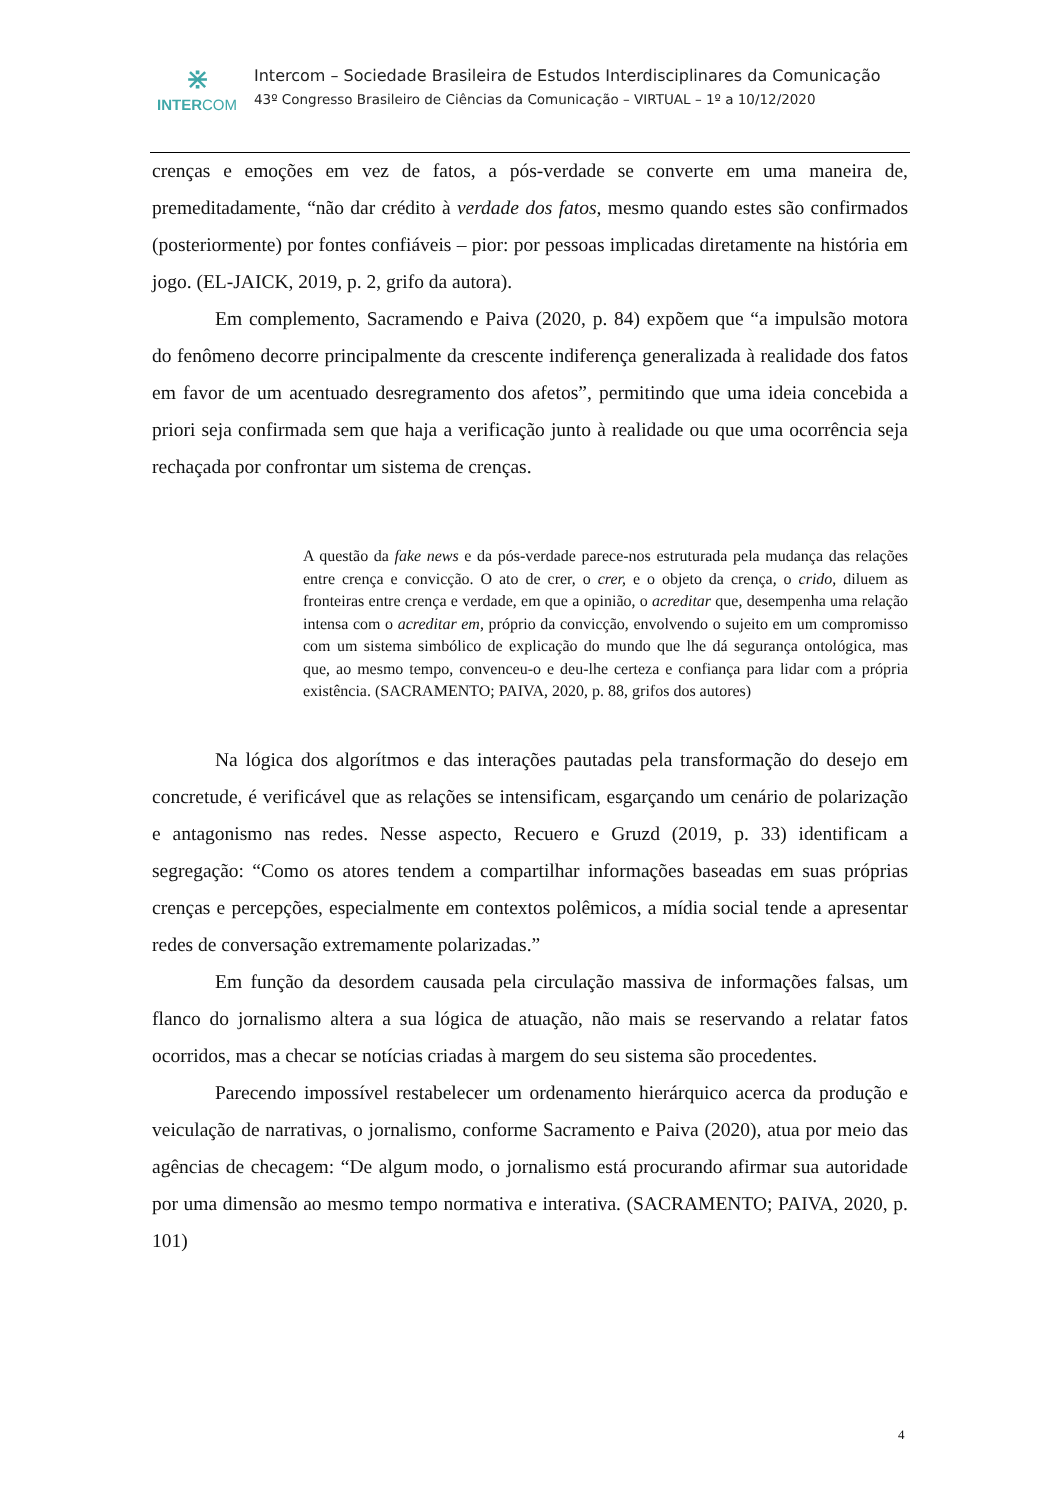⋇
INTERCOM
Intercom – Sociedade Brasileira de Estudos Interdisciplinares da Comunicação
43º Congresso Brasileiro de Ciências da Comunicação – VIRTUAL – 1º a 10/12/2020
crenças e emoções em vez de fatos, a pós-verdade se converte em uma maneira de, premeditadamente, “não dar crédito à verdade dos fatos, mesmo quando estes são confirmados (posteriormente) por fontes confiáveis – pior: por pessoas implicadas diretamente na história em jogo. (EL-JAICK, 2019, p. 2, grifo da autora).
Em complemento, Sacramendo e Paiva (2020, p. 84) expõem que “a impulsão motora do fenômeno decorre principalmente da crescente indiferença generalizada à realidade dos fatos em favor de um acentuado desregramento dos afetos”, permitindo que uma ideia concebida a priori seja confirmada sem que haja a verificação junto à realidade ou que uma ocorrência seja rechaçada por confrontar um sistema de crenças.
A questão da fake news e da pós-verdade parece-nos estruturada pela mudança das relações entre crença e convicção. O ato de crer, o crer, e o objeto da crença, o crido, diluem as fronteiras entre crença e verdade, em que a opinião, o acreditar que, desempenha uma relação intensa com o acreditar em, próprio da convicção, envolvendo o sujeito em um compromisso com um sistema simbólico de explicação do mundo que lhe dá segurança ontológica, mas que, ao mesmo tempo, convenceu-o e deu-lhe certeza e confiança para lidar com a própria existência. (SACRAMENTO; PAIVA, 2020, p. 88, grifos dos autores)
Na lógica dos algorítmos e das interações pautadas pela transformação do desejo em concretude, é verificável que as relações se intensificam, esgarçando um cenário de polarização e antagonismo nas redes. Nesse aspecto, Recuero e Gruzd (2019, p. 33) identificam a segregação: “Como os atores tendem a compartilhar informações baseadas em suas próprias crenças e percepções, especialmente em contextos polêmicos, a mídia social tende a apresentar redes de conversação extremamente polarizadas.”
Em função da desordem causada pela circulação massiva de informações falsas, um flanco do jornalismo altera a sua lógica de atuação, não mais se reservando a relatar fatos ocorridos, mas a checar se notícias criadas à margem do seu sistema são procedentes.
Parecendo impossível restabelecer um ordenamento hierárquico acerca da produção e veiculação de narrativas, o jornalismo, conforme Sacramento e Paiva (2020), atua por meio das agências de checagem: “De algum modo, o jornalismo está procurando afirmar sua autoridade por uma dimensão ao mesmo tempo normativa e interativa. (SACRAMENTO; PAIVA, 2020, p. 101)
4